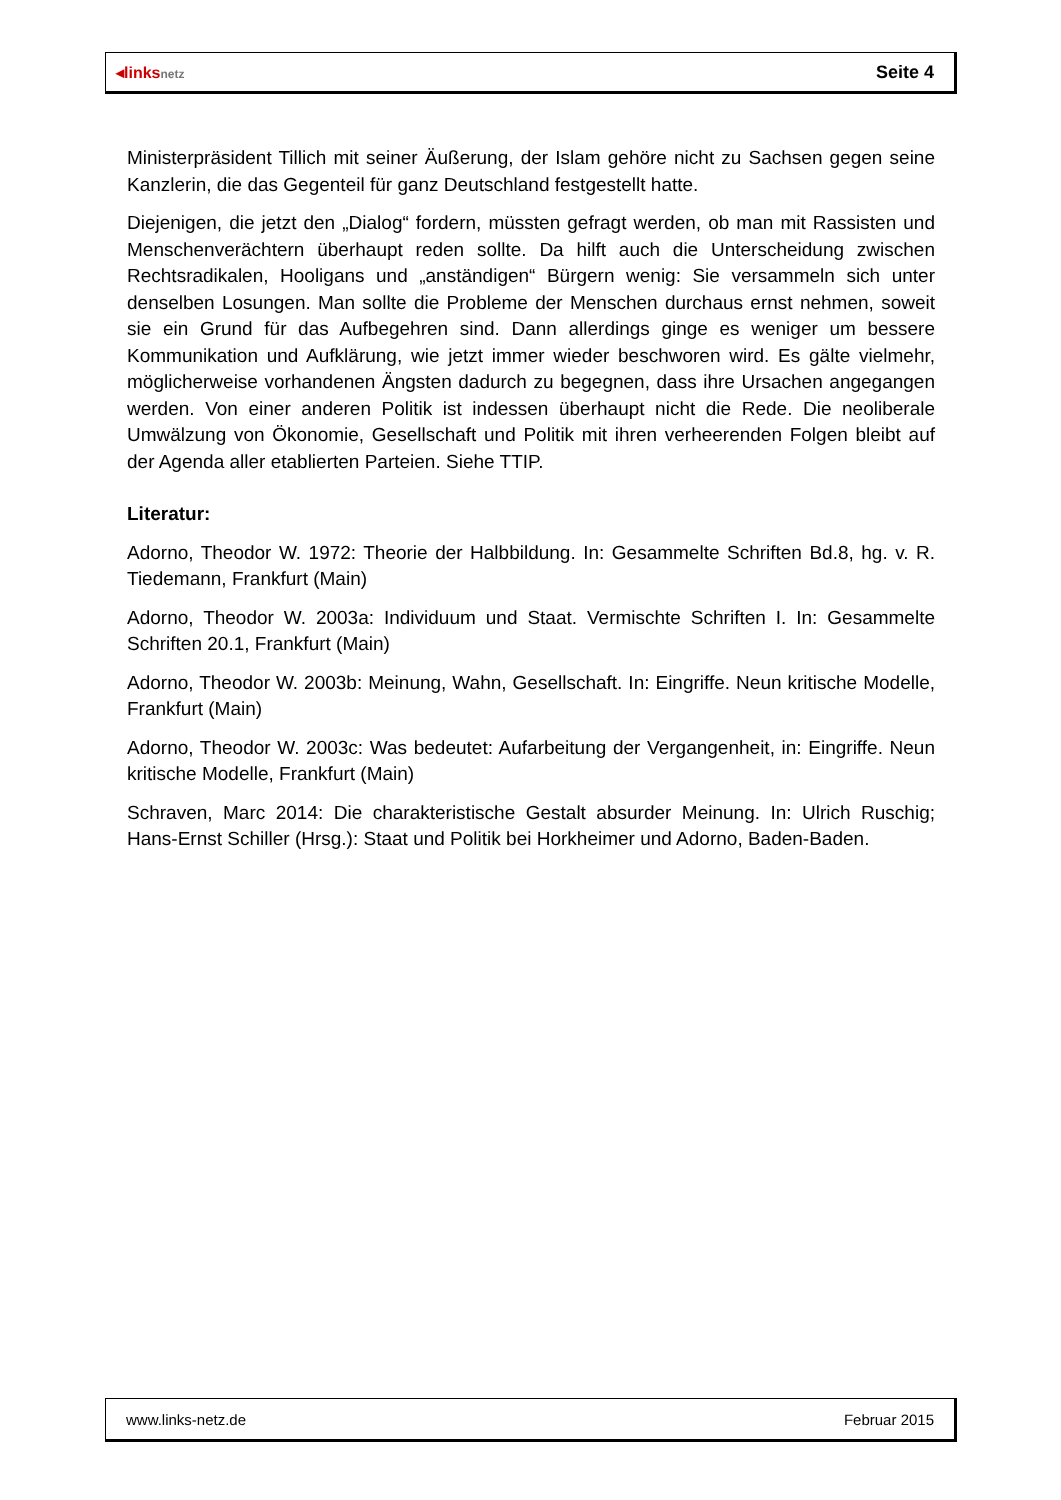◂linksnetz
Seite 4
Ministerpräsident Tillich mit seiner Äußerung, der Islam gehöre nicht zu Sachsen gegen seine Kanzlerin, die das Gegenteil für ganz Deutschland festgestellt hatte.
Diejenigen, die jetzt den „Dialog“ fordern, müssten gefragt werden, ob man mit Rassisten und Menschenverächtern überhaupt reden sollte. Da hilft auch die Unterscheidung zwischen Rechtsradikalen, Hooligans und „anständigen“ Bürgern wenig: Sie versammeln sich unter denselben Losungen. Man sollte die Probleme der Menschen durchaus ernst nehmen, soweit sie ein Grund für das Aufbegehren sind. Dann allerdings ginge es weniger um bessere Kommunikation und Aufklärung, wie jetzt immer wieder beschworen wird. Es gälte vielmehr, möglicherweise vorhandenen Ängsten dadurch zu begegnen, dass ihre Ursachen angegangen werden. Von einer anderen Politik ist indessen überhaupt nicht die Rede. Die neoliberale Umwälzung von Ökonomie, Gesellschaft und Politik mit ihren verheerenden Folgen bleibt auf der Agenda aller etablierten Parteien. Siehe TTIP.
Literatur:
Adorno, Theodor W. 1972: Theorie der Halbbildung. In: Gesammelte Schriften Bd.8, hg. v. R. Tiedemann, Frankfurt (Main)
Adorno, Theodor W. 2003a: Individuum und Staat. Vermischte Schriften I. In: Gesammelte Schriften 20.1, Frankfurt (Main)
Adorno, Theodor W. 2003b: Meinung, Wahn, Gesellschaft. In: Eingriffe. Neun kritische Modelle, Frankfurt (Main)
Adorno, Theodor W. 2003c: Was bedeutet: Aufarbeitung der Vergangenheit, in: Eingriffe. Neun kritische Modelle, Frankfurt (Main)
Schraven, Marc 2014: Die charakteristische Gestalt absurder Meinung. In: Ulrich Ruschig; Hans-Ernst Schiller (Hrsg.): Staat und Politik bei Horkheimer und Adorno, Baden-Baden.
www.links-netz.de Februar 2015